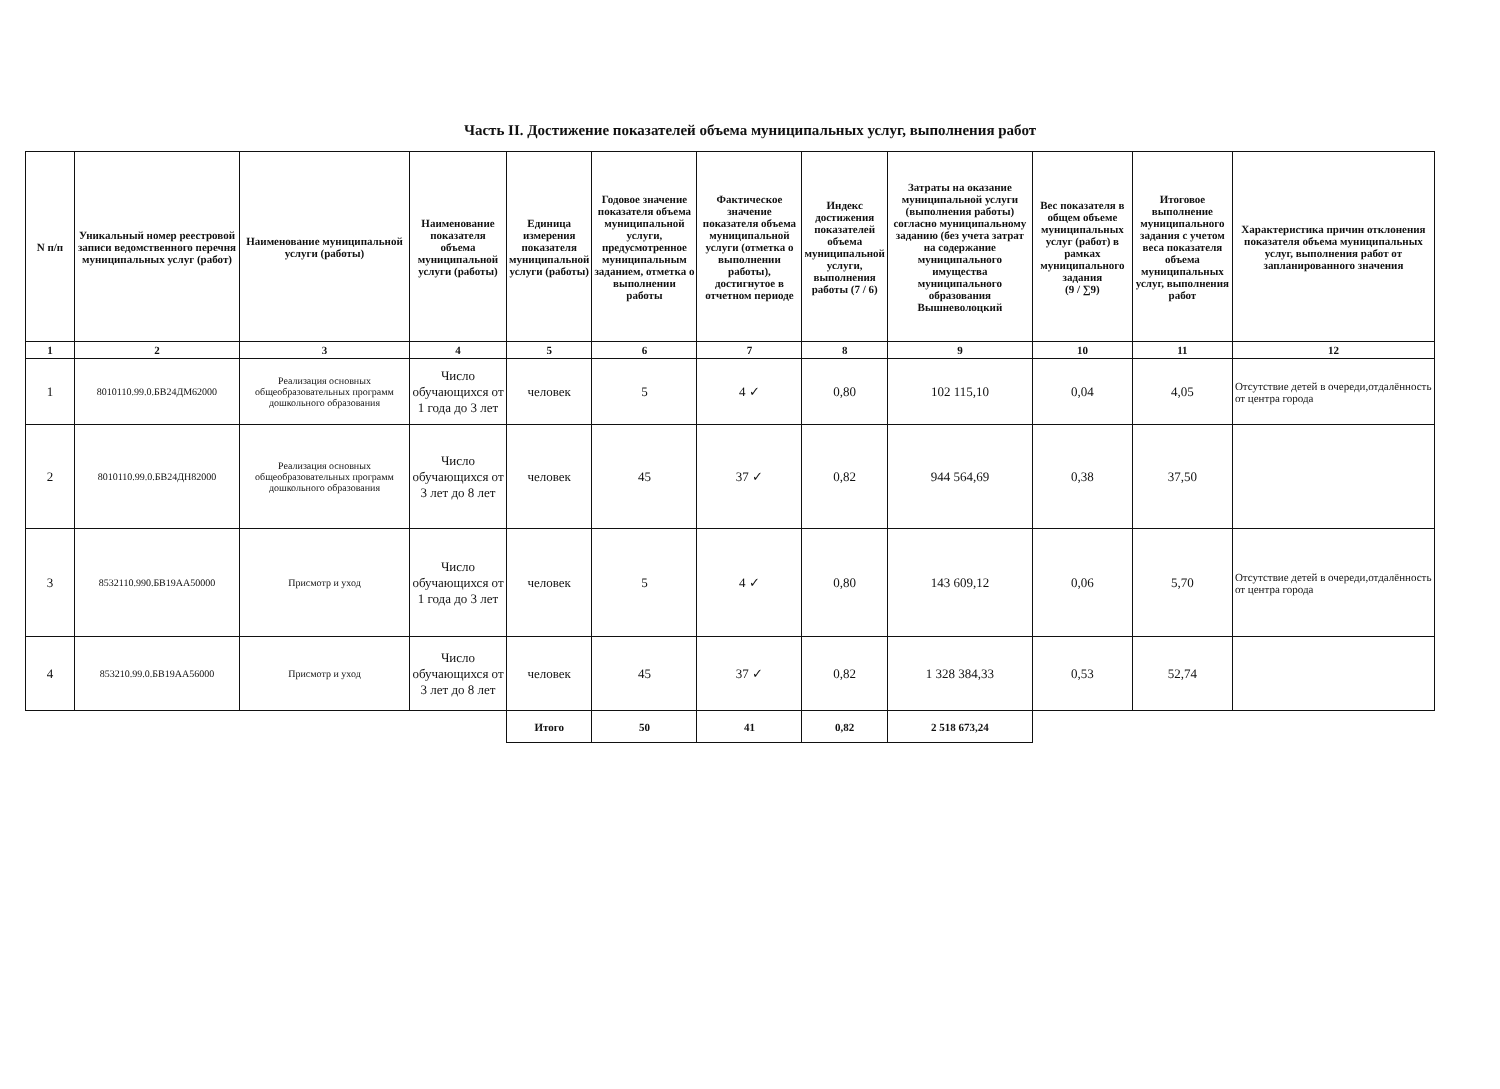Часть II. Достижение показателей объема муниципальных услуг, выполнения работ
| N п/п | Уникальный номер реестровой записи ведомственного перечня муниципальных услуг (работ) | Наименование муниципальной услуги (работы) | Наименование показателя объема муниципальной услуги (работы) | Единица измерения показателя муниципальной услуги (работы) | Годовое значение показателя объема муниципальной услуги, предусмотренное муниципальным заданием, отметка о выполнении работы | Фактическое значение показателя объема муниципальной услуги (отметка о выполнении работы), достигнутое в отчетном периоде | Индекс достижения показателей объема муниципальной услуги, выполнения работы (7 / 6) | Затраты на оказание муниципальной услуги (выполнения работы) согласно муниципальному заданию (без учета затрат на содержание муниципального имущества муниципального образования Вышневолоцкий | Вес показателя в общем объеме муниципальных услуг (работ) в рамках муниципального задания (9 / ∑9) | Итоговое выполнение муниципального задания с учетом веса показателя объема муниципальных услуг, выполнения работ | Характеристика причин отклонения показателя объема муниципальных услуг, выполнения работ от запланированного значения |
| --- | --- | --- | --- | --- | --- | --- | --- | --- | --- | --- | --- |
| 1 | 2 | 3 | 4 | 5 | 6 | 7 | 8 | 9 | 10 | 11 | 12 |
| 1 | 8010110.99.0.БВ24ДМ62000 | Реализация основных общеобразовательных программ дошкольного образования | Число обучающихся от 1 года до 3 лет | человек | 5 | 4 ✓ | 0,80 | 102 115,10 | 0,04 | 4,05 | Отсутствие детей в очереди,отдалённость от центра города |
| 2 | 8010110.99.0.БВ24ДН82000 | Реализация основных общеобразовательных программ дошкольного образования | Число обучающихся от 3 лет до 8 лет | человек | 45 | 37 ✓ | 0,82 | 944 564,69 | 0,38 | 37,50 | |
| 3 | 8532110.990.БВ19АА50000 | Присмотр и уход | Число обучающихся от 1 года до 3 лет | человек | 5 | 4 ✓ | 0,80 | 143 609,12 | 0,06 | 5,70 | Отсутствие детей в очереди,отдалённость от центра города |
| 4 | 853210.99.0.БВ19АА56000 | Присмотр и уход | Число обучающихся от 3 лет до 8 лет | человек | 45 | 37 ✓ | 0,82 | 1 328 384,33 | 0,53 | 52,74 | |
| | | | | Итого | 50 | 41 | 0,82 | 2 518 673,24 | | | |